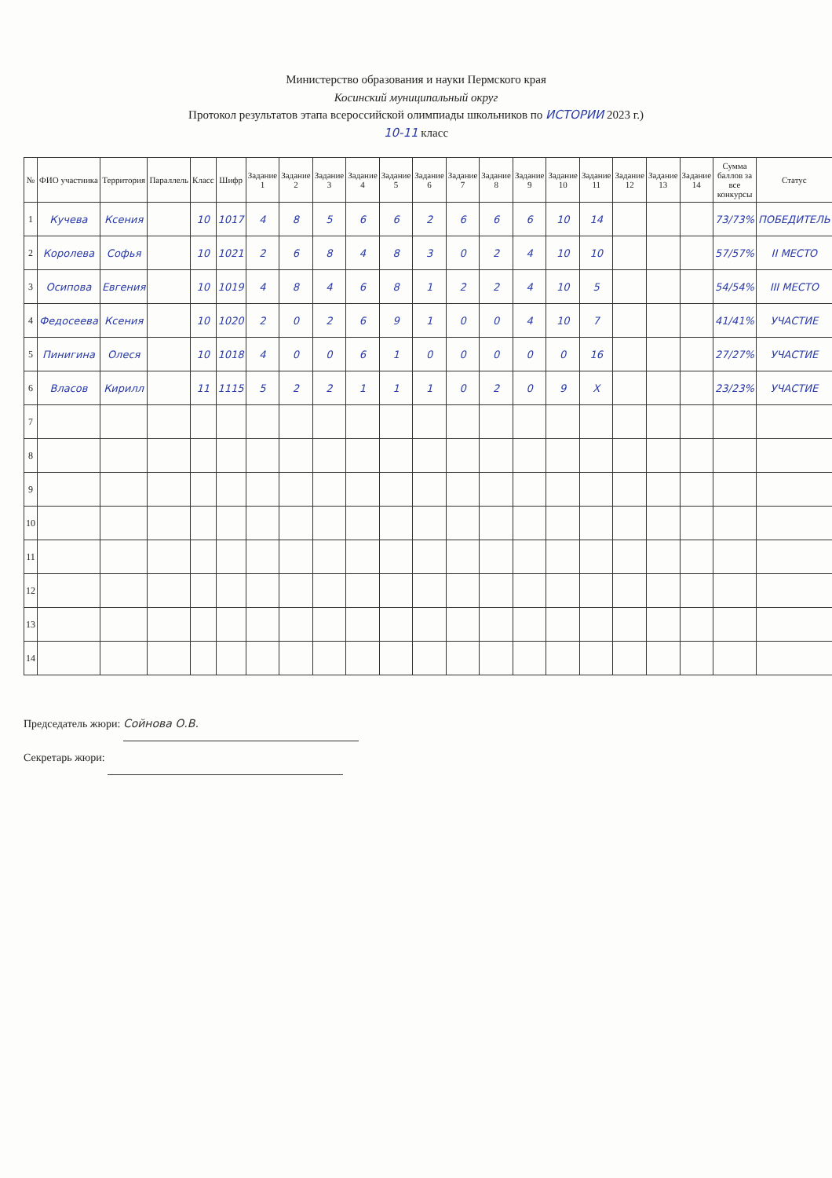Министерство образования и науки Пермского края
Косинский муниципальный округ
Протокол результатов этапа всероссийской олимпиады школьников по ИСТОРИИ 2023 г.)
10-11 класс
| № | ФИО участника | Территория | Параллель | Класс | Шифр | Задание 1 | Задание 2 | Задание 3 | Задание 4 | Задание 5 | Задание 6 | Задание 7 | Задание 8 | Задание 9 | Задание 10 | Задание 11 | Задание 12 | Задание 13 | Задание 14 | Сумма баллов за все конкурсы | Статус |
| --- | --- | --- | --- | --- | --- | --- | --- | --- | --- | --- | --- | --- | --- | --- | --- | --- | --- | --- | --- | --- | --- |
| 1 | Кучева | Ксения | | 10 | 1017 | 4 | 8 | 5 | 6 | 6 | 2 | 6 | 6 | 6 | 10 | 14 | | | | 73/73% | ПОБЕДИТЕЛЬ |
| 2 | Королева | Софья | | 10 | 1021 | 2 | 6 | 8 | 4 | 8 | 3 | 0 | 2 | 4 | 10 | 10 | | | | 57/57% | II МЕСТО |
| 3 | Осипова | Евгения | | 10 | 1019 | 4 | 8 | 4 | 6 | 8 | 1 | 2 | 2 | 4 | 10 | 5 | | | | 54/54% | III МЕСТО |
| 4 | Федосеева | Ксения | | 10 | 1020 | 2 | 0 | 2 | 6 | 9 | 1 | 0 | 0 | 4 | 10 | 7 | | | | 41/41% | УЧАСТИЕ |
| 5 | Пинигина | Олеся | | 10 | 1018 | 4 | 0 | 0 | 6 | 1 | 0 | 0 | 0 | 0 | 0 | 16 | | | | 27/27% | УЧАСТИЕ |
| 6 | Власов | Кирилл | | 11 | 1115 | 5 | 2 | 2 | 1 | 1 | 1 | 0 | 2 | 0 | 9 | X | | | | 23/23% | УЧАСТИЕ |
| 7 | | | | | | | | | | | | | | | | | | | | | |
| 8 | | | | | | | | | | | | | | | | | | | | | |
| 9 | | | | | | | | | | | | | | | | | | | | | |
| 10 | | | | | | | | | | | | | | | | | | | | | |
| 11 | | | | | | | | | | | | | | | | | | | | | |
| 12 | | | | | | | | | | | | | | | | | | | | | |
| 13 | | | | | | | | | | | | | | | | | | | | | |
| 14 | | | | | | | | | | | | | | | | | | | | | |
Председатель жюри: Сойнова О.В.
Секретарь жюри: